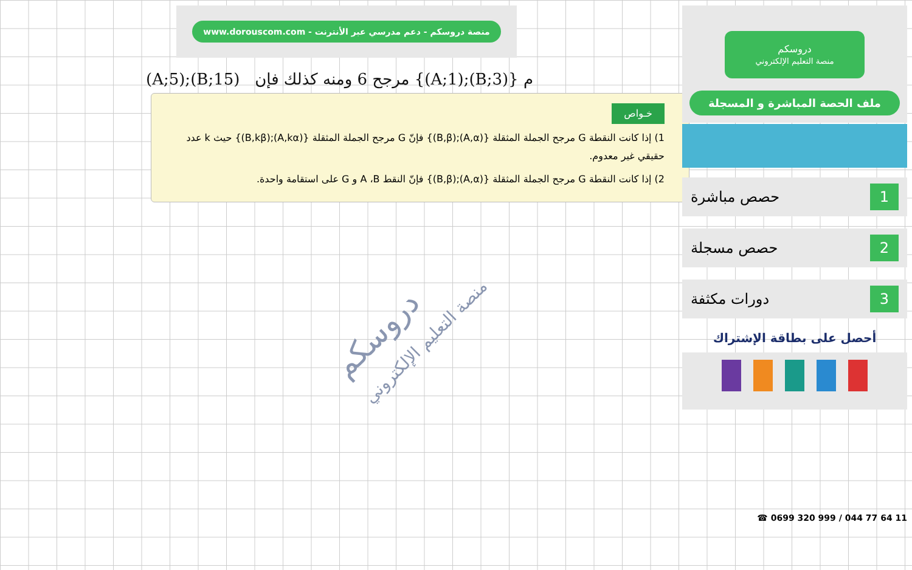منصة دروسكم - دعم مدرسي عبر الأنترنت - www.dorouscom.com
(A;5);(B;15) مرجح 6 ومنه كذلك فإن {(A;1);(B;3)} م
خـواص
1) إذا كانت النقطة G مرجح الجملة المثقلة {(A,α);(B,β)} فإنّ G مرجح الجملة المثقلة {(A,kα);(B,kβ)} حيث k عدد حقيقي غير معدوم.
2) إذا كانت النقطة G مرجح الجملة المثقلة {(A,α);(B,β)} فإنّ النقط A ،B و G على استقامة واحدة.
دروسكم
منصة التعليم الإلكتروني
دروسكم
منصة التعليم الإلكتروني
ملف الحصة المباشرة و المسجلة
1 حصص مباشرة
2 حصص مسجلة
3 دورات مكثفة
أحصل على بطاقة الإشتراك
☎ 0699 320 999 / 044 77 64 11